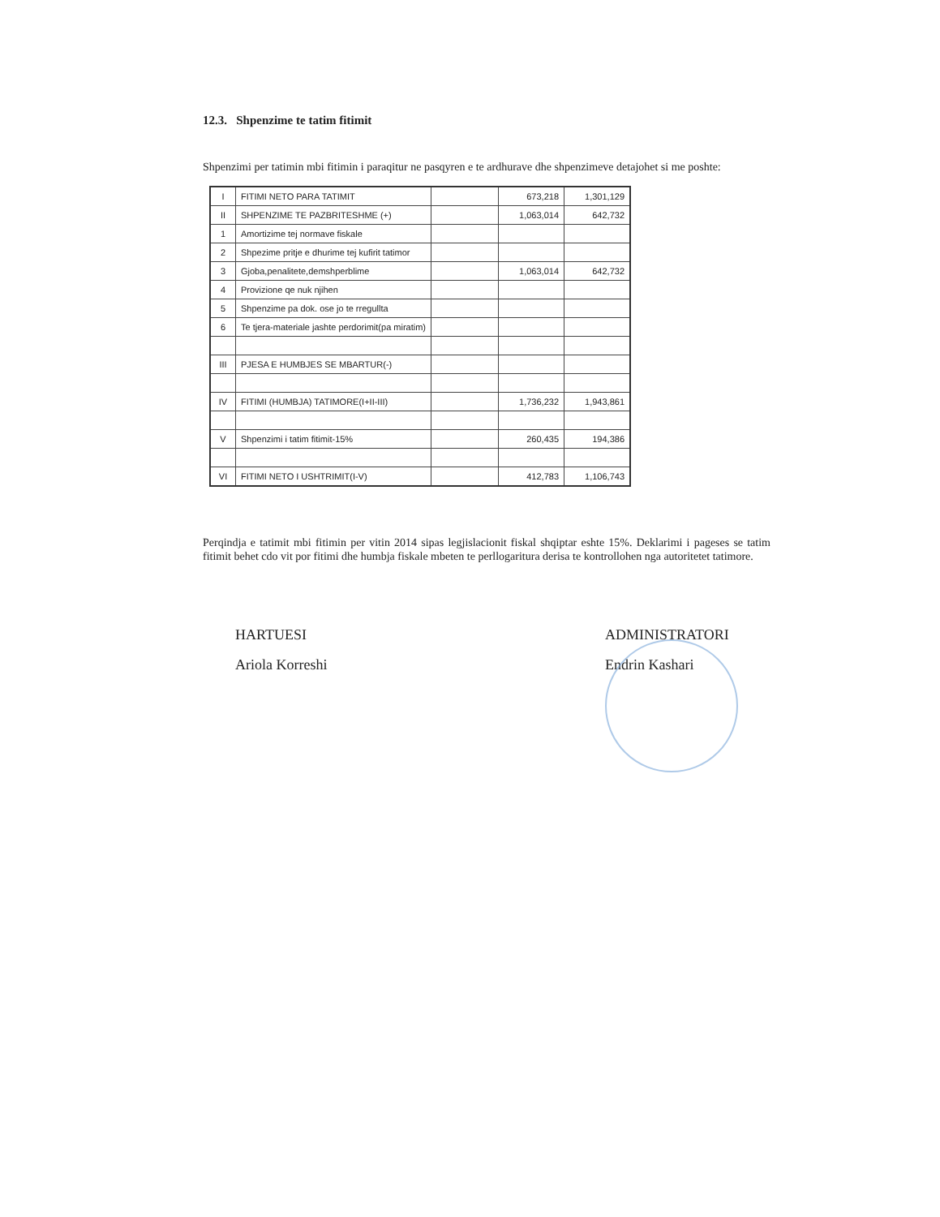12.3. Shpenzime te tatim fitimit
Shpenzimi per tatimin mbi fitimin i paraqitur ne pasqyren e te ardhurave dhe shpenzimeve detajohet si me poshte:
| I | FITIMI NETO PARA TATIMIT | | 673,218 | 1,301,129 |
| II | SHPENZIME TE PAZBRITESHME (+) | | 1,063,014 | 642,732 |
| 1 | Amortizime tej normave fiskale | | | |
| 2 | Shpezime pritje e dhurime tej kufirit tatimor | | | |
| 3 | Gjoba,penalitete,demshperblime | | 1,063,014 | 642,732 |
| 4 | Provizione qe nuk njihen | | | |
| 5 | Shpenzime pa dok. ose jo te rregullta | | | |
| 6 | Te tjera-materiale jashte perdorimit(pa miratim) | | | |
| III | PJESA E HUMBJES SE MBARTUR(-) | | | |
| IV | FITIMI (HUMBJA) TATIMORE(I+II-III) | | 1,736,232 | 1,943,861 |
| V | Shpenzimi i tatim fitimit-15% | | 260,435 | 194,386 |
| VI | FITIMI NETO I USHTRIMIT(I-V) | | 412,783 | 1,106,743 |
Perqindja e tatimit mbi fitimin per vitin 2014 sipas legjislacionit fiskal shqiptar eshte 15%. Deklarimi i pageses se tatim fitimit behet cdo vit por fitimi dhe humbja fiskale mbeten te perllogaritura derisa te kontrollohen nga autoritetet tatimore.
HARTUESI
Ariola Korreshi
ADMINISTRATORI
Endrin Kashari